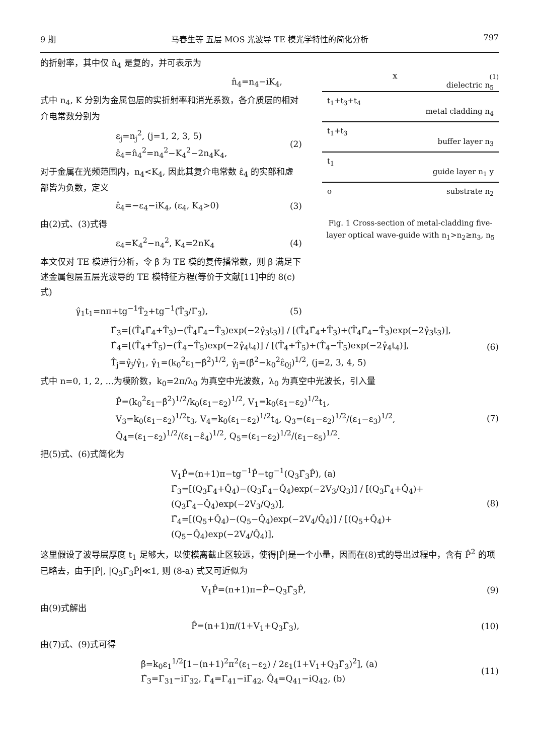9 期 马春生等 五层 MOS 光波导 TE 模光学特性的简化分析 797
的折射率，其中仅 n̂<sub>4</sub> 是复的，并可表示为
n̂<sub>4</sub>=n<sub>4</sub>−iK<sub>4</sub>,
式中 n<sub>4</sub>, K 分别为金属包层的实折射率和消光系数，各介质层的相对介电常数分别为
ε<sub>j</sub>=n<sub>j</sub><sup>2</sup>, (j=1, 2, 3, 5)
ε̂<sub>4</sub>=n̂<sub>4</sub><sup>2</sup>=n<sub>4</sub><sup>2</sup>−K<sub>4</sub><sup>2</sup>−2n<sub>4</sub>K<sub>4</sub>, (2)
对于金属在光频范围内，n<sub>4</sub><K<sub>4</sub>, 因此其复介电常数 ε̂<sub>4</sub> 的实部和虚部皆为负数，定义
ε̂<sub>4</sub>=−ε<sub>4</sub>−iK<sub>4</sub>, (ε<sub>4</sub>, K<sub>4</sub>>0) (3)
由(2)式、(3)式得
ε<sub>4</sub>=K<sub>4</sub><sup>2</sup>−n<sub>4</sub><sup>2</sup>, K<sub>4</sub>=2nK<sub>4</sub> (4)
本文仅对 TE 模进行分析，令 β̂ 为 TE 模的复传播常数，则 β̂ 满足下述金属包层五层光波导的 TE 模特征方程(等价于文献[11]中的 8(c)式)
γ̂<sub>1</sub>t<sub>1</sub>=nπ+tg<sup>−1</sup>T̂<sub>2</sub>+tg<sup>−1</sup>(T̂<sub>3</sub>/Γ<sub>3</sub>), (5)
(1)
x
dielectric n<sub>5</sub>
t<sub>1</sub>+t<sub>3</sub>+t<sub>4</sub> metal cladding n<sub>4</sub>
t<sub>1</sub>+t<sub>3</sub> buffer layer n<sub>3</sub>
t<sub>1</sub> guide layer n<sub>1</sub> y
o substrate n<sub>2</sub>
Fig. 1 Cross-section of metal-cladding five-layer optical wave-guide with n<sub>1</sub>>n<sub>2</sub>≥n<sub>3</sub>, n<sub>5</sub>
Γ̂<sub>3</sub>=[(T̂<sub>4</sub>Γ̂<sub>4</sub>+T̂<sub>3</sub>)−(T̂<sub>4</sub>Γ̂<sub>4</sub>−T̂<sub>3</sub>)exp(−2γ̂<sub>3</sub>t<sub>3</sub>)] / [(T̂<sub>4</sub>Γ̂<sub>4</sub>+T̂<sub>3</sub>)+(T̂<sub>4</sub>Γ̂<sub>4</sub>−T̂<sub>3</sub>)exp(−2γ̂<sub>3</sub>t<sub>3</sub>)],
Γ̂<sub>4</sub>=[(T̂<sub>4</sub>+T̂<sub>5</sub>)−(T̂<sub>4</sub>−T̂<sub>5</sub>)exp(−2γ̂<sub>4</sub>t<sub>4</sub>)] / [(T̂<sub>4</sub>+T̂<sub>5</sub>)+(T̂<sub>4</sub>−T̂<sub>5</sub>)exp(−2γ̂<sub>4</sub>t<sub>4</sub>)],
T̂<sub>j</sub>=γ̂<sub>j</sub>/γ̂<sub>1</sub>, γ̂<sub>1</sub>=(k<sub>0</sub><sup>2</sup>ε<sub>1</sub>−β̂<sup>2</sup>)<sup>1/2</sup>, γ̂<sub>j</sub>=(β̂<sup>2</sup>−k<sub>0</sub><sup>2</sup>ε̂<sub>0j</sub>)<sup>1/2</sup>, (j=2, 3, 4, 5) (6)
式中 n=0, 1, 2, …为模阶数，k<sub>0</sub>=2π/λ<sub>0</sub> 为真空中光波数，λ<sub>0</sub> 为真空中光波长，引入量
P̂=(k<sub>0</sub><sup>2</sup>ε<sub>1</sub>−β̂<sup>2</sup>)<sup>1/2</sup>/k<sub>0</sub>(ε<sub>1</sub>−ε<sub>2</sub>)<sup>1/2</sup>, V<sub>1</sub>=k<sub>0</sub>(ε<sub>1</sub>−ε<sub>2</sub>)<sup>1/2</sup>t<sub>1</sub>,
V<sub>3</sub>=k<sub>0</sub>(ε<sub>1</sub>−ε<sub>2</sub>)<sup>1/2</sup>t<sub>3</sub>, V<sub>4</sub>=k<sub>0</sub>(ε<sub>1</sub>−ε<sub>2</sub>)<sup>1/2</sup>t<sub>4</sub>, Q<sub>3</sub>=(ε<sub>1</sub>−ε<sub>2</sub>)<sup>1/2</sup>/(ε<sub>1</sub>−ε<sub>3</sub>)<sup>1/2</sup>,
Q̂<sub>4</sub>=(ε<sub>1</sub>−ε<sub>2</sub>)<sup>1/2</sup>/(ε<sub>1</sub>−ε̂<sub>4</sub>)<sup>1/2</sup>, Q<sub>5</sub>=(ε<sub>1</sub>−ε<sub>2</sub>)<sup>1/2</sup>/(ε<sub>1</sub>−ε<sub>5</sub>)<sup>1/2</sup>. (7)
把(5)式、(6)式简化为
V<sub>1</sub>P̂=(n+1)π−tg<sup>−1</sup>P̂−tg<sup>−1</sup>(Q<sub>3</sub>Γ̂<sub>3</sub>P̂), (a)
Γ̂<sub>3</sub>=[(Q<sub>3</sub>Γ̂<sub>4</sub>+Q̂<sub>4</sub>)−(Q<sub>3</sub>Γ̂<sub>4</sub>−Q̂<sub>4</sub>)exp(−2V<sub>3</sub>/Q<sub>3</sub>)] / [(Q<sub>3</sub>Γ̂<sub>4</sub>+Q̂<sub>4</sub>)+(Q<sub>3</sub>Γ̂<sub>4</sub>−Q̂<sub>4</sub>)exp(−2V<sub>3</sub>/Q<sub>3</sub>)],
Γ̂<sub>4</sub>=[(Q<sub>5</sub>+Q̂<sub>4</sub>)−(Q<sub>5</sub>−Q̂<sub>4</sub>)exp(−2V<sub>4</sub>/Q̂<sub>4</sub>)] / [(Q<sub>5</sub>+Q̂<sub>4</sub>)+(Q<sub>5</sub>−Q̂<sub>4</sub>)exp(−2V<sub>4</sub>/Q̂<sub>4</sub>)], (8)
这里假设了波导层厚度 t<sub>1</sub> 足够大，以使模离截止区较远，使得|P̂|是一个小量，因而在(8)式的导出过程中，含有 P̂<sup>2</sup> 的项已略去，由于|P̂|, |Q<sub>3</sub>Γ̂<sub>3</sub>P̂|≪1, 则 (8-a) 式又可近似为
V<sub>1</sub>P̂=(n+1)π−P̂−Q<sub>3</sub>Γ̂<sub>3</sub>P̂, (9)
由(9)式解出
P̂=(n+1)π/(1+V<sub>1</sub>+Q<sub>3</sub>Γ̂<sub>3</sub>), (10)
由(7)式、(9)式可得
β̂=k<sub>0</sub>ε<sub>1</sub><sup>1/2</sup>[1−(n+1)<sup>2</sup>π<sup>2</sup>(ε<sub>1</sub>−ε<sub>2</sub>) / 2ε<sub>1</sub>(1+V<sub>1</sub>+Q<sub>3</sub>Γ̂<sub>3</sub>)<sup>2</sup>], (a)
Γ̂<sub>3</sub>=Γ<sub>31</sub>−iΓ<sub>32</sub>, Γ̂<sub>4</sub>=Γ<sub>41</sub>−iΓ<sub>42</sub>, Q̂<sub>4</sub>=Q<sub>41</sub>−iQ<sub>42</sub>, (b) (11)